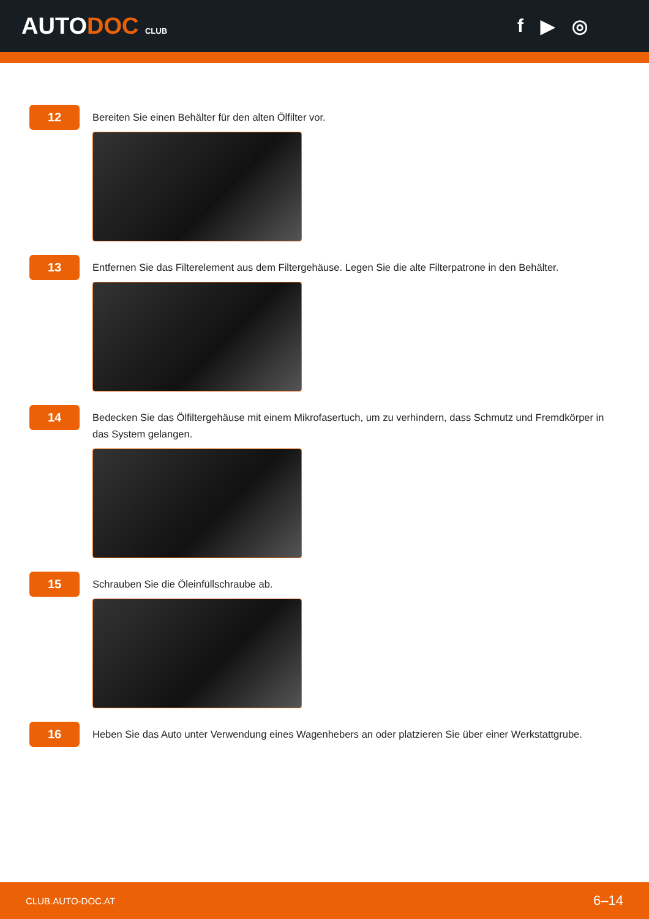AUTODOC CLUB
f ▶ ◎
12
Bereiten Sie einen Behälter für den alten Ölfilter vor.
13
Entfernen Sie das Filterelement aus dem Filtergehäuse. Legen Sie die alte Filterpatrone in den Behälter.
14
Bedecken Sie das Ölfiltergehäuse mit einem Mikrofasertuch, um zu verhindern, dass Schmutz und Fremdkörper in das System gelangen.
15
Schrauben Sie die Öleinfüllschraube ab.
16
Heben Sie das Auto unter Verwendung eines Wagenhebers an oder platzieren Sie über einer Werkstattgrube.
CLUB.AUTO-DOC.AT 6–14